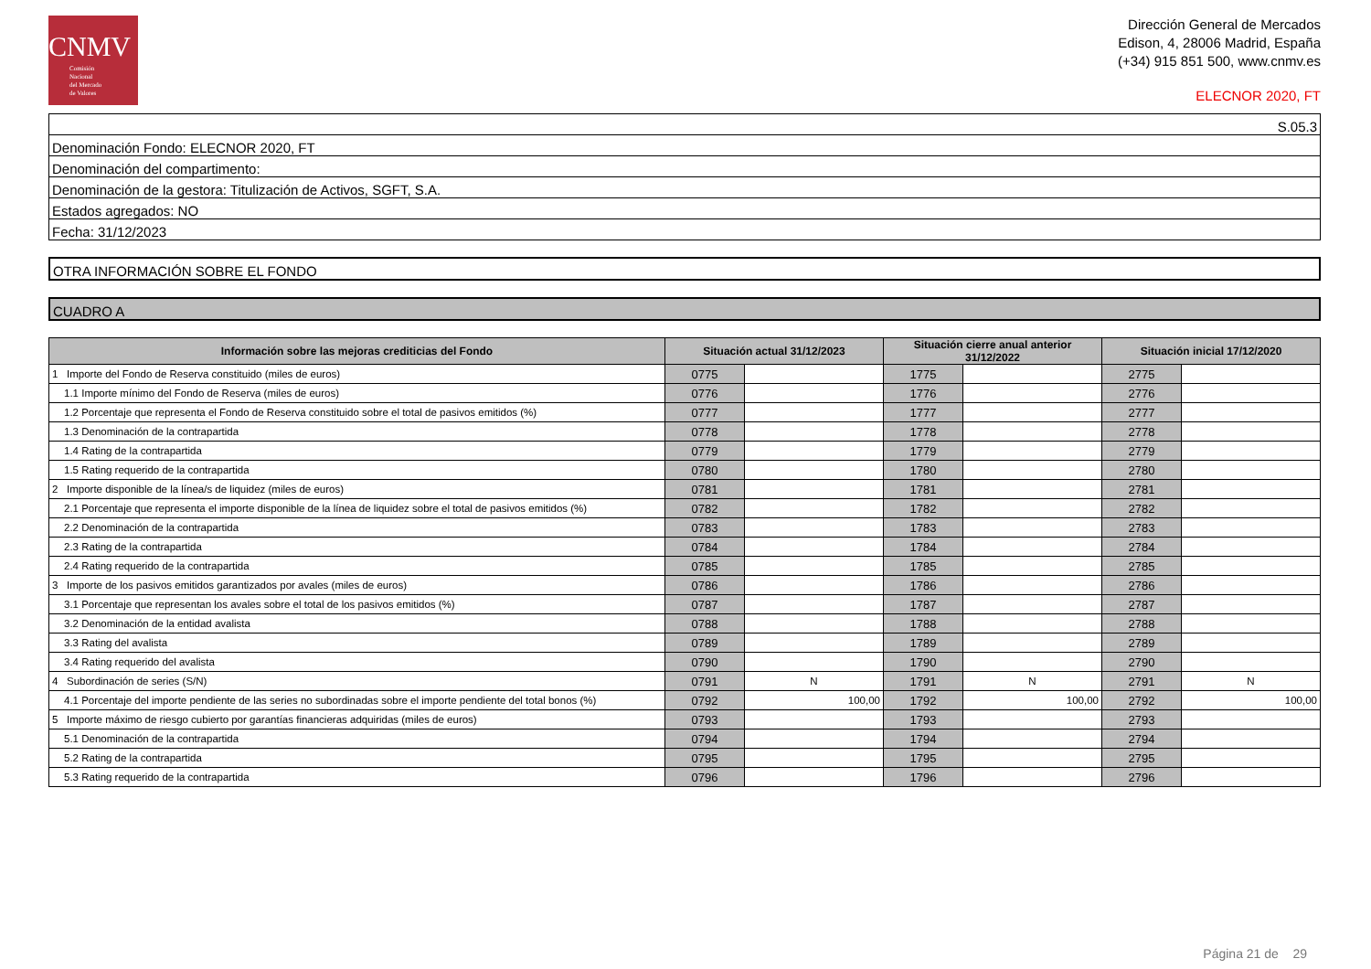CNMV
Comisión
Nacional
del Mercado
de Valores
Dirección General de Mercados
Edison, 4, 28006 Madrid, España
(+34) 915 851 500, www.cnmv.es
ELECNOR 2020, FT
S.05.3
Denominación Fondo: ELECNOR 2020, FT
Denominación del compartimento:
Denominación de la gestora: Titulización de Activos, SGFT, S.A.
Estados agregados: NO
Fecha: 31/12/2023
OTRA INFORMACIÓN SOBRE EL FONDO
CUADRO A
| Información sobre las mejoras crediticias del Fondo | Situación actual 31/12/2023 | | Situación cierre anual anterior 31/12/2022 | | Situación inicial 17/12/2020 | |
| --- | --- | --- | --- | --- | --- | --- |
| 1 Importe del Fondo de Reserva constituido (miles de euros) | 0775 | | 1775 | | 2775 | |
| 1.1 Importe mínimo del Fondo de Reserva (miles de euros) | 0776 | | 1776 | | 2776 | |
| 1.2 Porcentaje que representa el Fondo de Reserva constituido sobre el total de pasivos emitidos (%) | 0777 | | 1777 | | 2777 | |
| 1.3 Denominación de la contrapartida | 0778 | | 1778 | | 2778 | |
| 1.4 Rating de la contrapartida | 0779 | | 1779 | | 2779 | |
| 1.5 Rating requerido de la contrapartida | 0780 | | 1780 | | 2780 | |
| 2 Importe disponible de la línea/s de liquidez (miles de euros) | 0781 | | 1781 | | 2781 | |
| 2.1 Porcentaje que representa el importe disponible de la línea de liquidez sobre el total de pasivos emitidos (%) | 0782 | | 1782 | | 2782 | |
| 2.2 Denominación de la contrapartida | 0783 | | 1783 | | 2783 | |
| 2.3 Rating de la contrapartida | 0784 | | 1784 | | 2784 | |
| 2.4 Rating requerido de la contrapartida | 0785 | | 1785 | | 2785 | |
| 3 Importe de los pasivos emitidos garantizados por avales (miles de euros) | 0786 | | 1786 | | 2786 | |
| 3.1 Porcentaje que representan los avales sobre el total de los pasivos emitidos (%) | 0787 | | 1787 | | 2787 | |
| 3.2 Denominación de la entidad avalista | 0788 | | 1788 | | 2788 | |
| 3.3 Rating del avalista | 0789 | | 1789 | | 2789 | |
| 3.4 Rating requerido del avalista | 0790 | | 1790 | | 2790 | |
| 4 Subordinación de series (S/N) | 0791 | N | 1791 | N | 2791 | N |
| 4.1 Porcentaje del importe pendiente de las series no subordinadas sobre el importe pendiente del total bonos (%) | 0792 | 100,00 | 1792 | 100,00 | 2792 | 100,00 |
| 5 Importe máximo de riesgo cubierto por garantías financieras adquiridas (miles de euros) | 0793 | | 1793 | | 2793 | |
| 5.1 Denominación de la contrapartida | 0794 | | 1794 | | 2794 | |
| 5.2 Rating de la contrapartida | 0795 | | 1795 | | 2795 | |
| 5.3 Rating requerido de la contrapartida | 0796 | | 1796 | | 2796 | |
Página 21 de 29